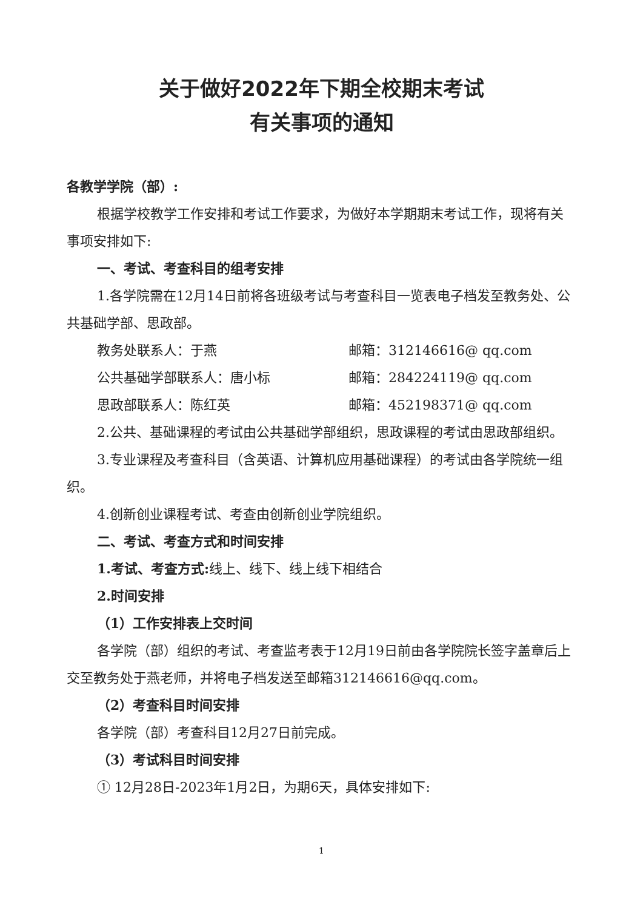关于做好2022年下期全校期末考试
有关事项的通知
各教学学院（部）:
根据学校教学工作安排和考试工作要求，为做好本学期期末考试工作，现将有关事项安排如下:
一、考试、考查科目的组考安排
1.各学院需在12月14日前将各班级考试与考查科目一览表电子档发至教务处、公共基础学部、思政部。
教务处联系人：于燕 邮箱：312146616@ qq.com
公共基础学部联系人：唐小标 邮箱：284224119@ qq.com
思政部联系人：陈红英 邮箱：452198371@ qq.com
2.公共、基础课程的考试由公共基础学部组织，思政课程的考试由思政部组织。
3.专业课程及考查科目（含英语、计算机应用基础课程）的考试由各学院统一组织。
4.创新创业课程考试、考查由创新创业学院组织。
二、考试、考查方式和时间安排
1.考试、考查方式: 线上、线下、线上线下相结合
2.时间安排
（1）工作安排表上交时间
各学院（部）组织的考试、考查监考表于12月19日前由各学院院长签字盖章后上交至教务处于燕老师，并将电子档发送至邮箱312146616@qq.com。
（2）考查科目时间安排
各学院（部）考查科目12月27日前完成。
（3）考试科目时间安排
① 12月28日-2023年1月2日，为期6天，具体安排如下:
1